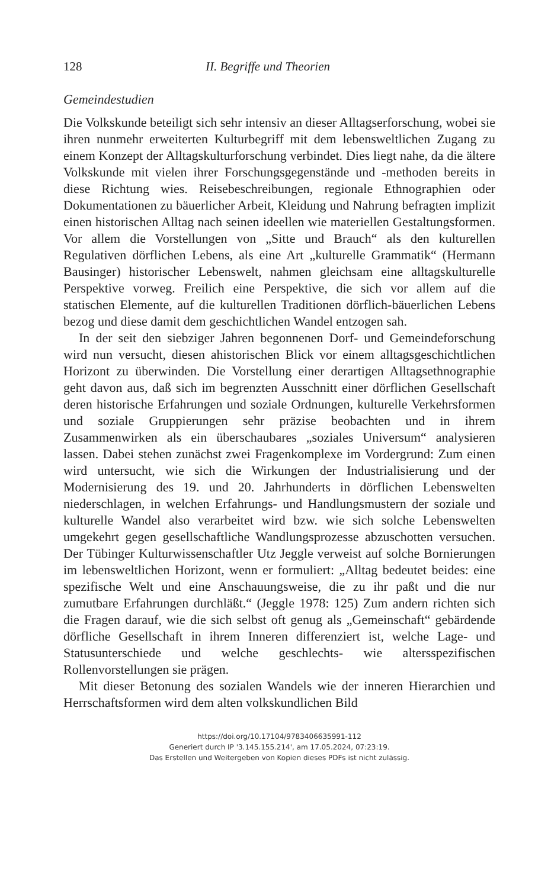128 II. Begriffe und Theorien
Gemeindestudien
Die Volkskunde beteiligt sich sehr intensiv an dieser Alltagserforschung, wobei sie ihren nunmehr erweiterten Kulturbegriff mit dem lebensweltlichen Zugang zu einem Konzept der Alltagskulturforschung verbindet. Dies liegt nahe, da die ältere Volkskunde mit vielen ihrer Forschungsgegenstände und -methoden bereits in diese Richtung wies. Reisebeschreibungen, regionale Ethnographien oder Dokumentationen zu bäuerlicher Arbeit, Kleidung und Nahrung befragten implizit einen historischen Alltag nach seinen ideellen wie materiellen Gestaltungsformen. Vor allem die Vorstellungen von „Sitte und Brauch“ als den kulturellen Regulativen dörflichen Lebens, als eine Art „kulturelle Grammatik“ (Hermann Bausinger) historischer Lebenswelt, nahmen gleichsam eine alltagskulturelle Perspektive vorweg. Freilich eine Perspektive, die sich vor allem auf die statischen Elemente, auf die kulturellen Traditionen dörflich-bäuerlichen Lebens bezog und diese damit dem geschichtlichen Wandel entzogen sah.
In der seit den siebziger Jahren begonnenen Dorf- und Gemeindeforschung wird nun versucht, diesen ahistorischen Blick vor einem alltagsgeschichtlichen Horizont zu überwinden. Die Vorstellung einer derartigen Alltagsethnographie geht davon aus, daß sich im begrenzten Ausschnitt einer dörflichen Gesellschaft deren historische Erfahrungen und soziale Ordnungen, kulturelle Verkehrsformen und soziale Gruppierungen sehr präzise beobachten und in ihrem Zusammenwirken als ein überschaubares „soziales Universum“ analysieren lassen. Dabei stehen zunächst zwei Fragenkomplexe im Vordergrund: Zum einen wird untersucht, wie sich die Wirkungen der Industrialisierung und der Modernisierung des 19. und 20. Jahrhunderts in dörflichen Lebenswelten niederschlagen, in welchen Erfahrungs- und Handlungsmustern der soziale und kulturelle Wandel also verarbeitet wird bzw. wie sich solche Lebenswelten umgekehrt gegen gesellschaftliche Wandlungsprozesse abzuschotten versuchen. Der Tübinger Kulturwissenschaftler Utz Jeggle verweist auf solche Bornierungen im lebensweltlichen Horizont, wenn er formuliert: „Alltag bedeutet beides: eine spezifische Welt und eine Anschauungsweise, die zu ihr paßt und die nur zumutbare Erfahrungen durchläßt.“ (Jeggle 1978: 125) Zum andern richten sich die Fragen darauf, wie die sich selbst oft genug als „Gemeinschaft“ gebärdende dörfliche Gesellschaft in ihrem Inneren differenziert ist, welche Lage- und Statusunterschiede und welche geschlechts- wie altersspezifischen Rollenvorstellungen sie prägen.
Mit dieser Betonung des sozialen Wandels wie der inneren Hierarchien und Herrschaftsformen wird dem alten volkskundlichen Bild
https://doi.org/10.17104/9783406635991-112
Generiert durch IP '3.145.155.214', am 17.05.2024, 07:23:19.
Das Erstellen und Weitergeben von Kopien dieses PDFs ist nicht zulässig.